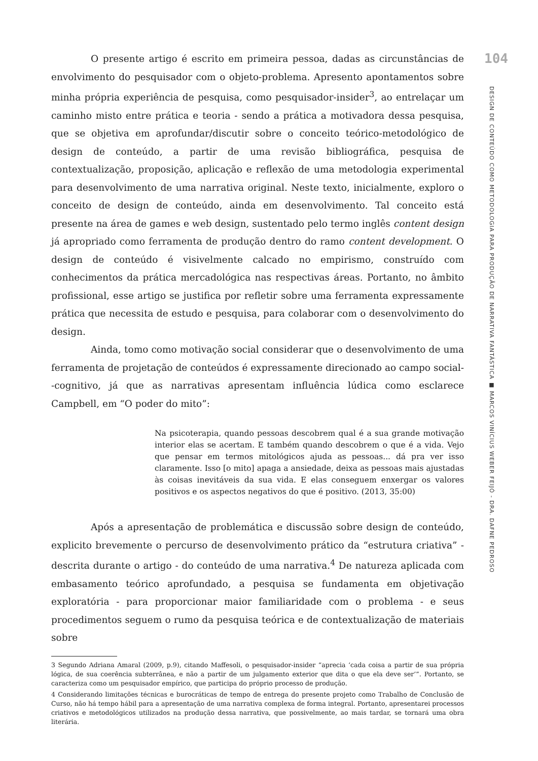O presente artigo é escrito em primeira pessoa, dadas as circunstâncias de envolvimento do pesquisador com o objeto-problema. Apresento apontamentos sobre minha própria experiência de pesquisa, como pesquisador-insider<sup>3</sup>, ao entrelaçar um caminho misto entre prática e teoria - sendo a prática a motivadora dessa pesquisa, que se objetiva em aprofundar/discutir sobre o conceito teórico-metodológico de design de conteúdo, a partir de uma revisão bibliográfica, pesquisa de contextualização, proposição, aplicação e reflexão de uma metodologia experimental para desenvolvimento de uma narrativa original. Neste texto, inicialmente, exploro o conceito de design de conteúdo, ainda em desenvolvimento. Tal conceito está presente na área de games e web design, sustentado pelo termo inglês content design já apropriado como ferramenta de produção dentro do ramo content development. O design de conteúdo é visivelmente calcado no empirismo, construído com conhecimentos da prática mercadológica nas respectivas áreas. Portanto, no âmbito profissional, esse artigo se justifica por refletir sobre uma ferramenta expressamente prática que necessita de estudo e pesquisa, para colaborar com o desenvolvimento do design.
Ainda, tomo como motivação social considerar que o desenvolvimento de uma ferramenta de projetação de conteúdos é expressamente direcionado ao campo social--cognitivo, já que as narrativas apresentam influência lúdica como esclarece Campbell, em “O poder do mito”:
Na psicoterapia, quando pessoas descobrem qual é a sua grande motivação interior elas se acertam. E também quando descobrem o que é a vida. Vejo que pensar em termos mitológicos ajuda as pessoas... dá pra ver isso claramente. Isso [o mito] apaga a ansiedade, deixa as pessoas mais ajustadas às coisas inevitáveis da sua vida. E elas conseguem enxergar os valores positivos e os aspectos negativos do que é positivo. (2013, 35:00)
Após a apresentação de problemática e discussão sobre design de conteúdo, explicito brevemente o percurso de desenvolvimento prático da “estrutura criativa” - descrita durante o artigo - do conteúdo de uma narrativa.<sup>4</sup> De natureza aplicada com embasamento teórico aprofundado, a pesquisa se fundamenta em objetivação exploratória - para proporcionar maior familiaridade com o problema - e seus procedimentos seguem o rumo da pesquisa teórica e de contextualização de materiais sobre
3 Segundo Adriana Amaral (2009, p.9), citando Maffesoli, o pesquisador-insider “aprecia ‘cada coisa a partir de sua própria lógica, de sua coerência subterrânea, e não a partir de um julgamento exterior que dita o que ela deve ser’”. Portanto, se caracteriza como um pesquisador empírico, que participa do próprio processo de produção.
4 Considerando limitações técnicas e burocráticas de tempo de entrega do presente projeto como Trabalho de Conclusão de Curso, não há tempo hábil para a apresentação de uma narrativa complexa de forma integral. Portanto, apresentarei processos criativos e metodológicos utilizados na produção dessa narrativa, que possivelmente, ao mais tardar, se tornará uma obra literária.
104
DESIGN DE CONTEÚDO COMO METODOLOGIA PARA PRODUÇÃO DE NARRATIVA FANTÁSTICA ■ MARCOS VINÍCIUS WEBER FEIJÓ - DRA. DAFNE PEDROSO